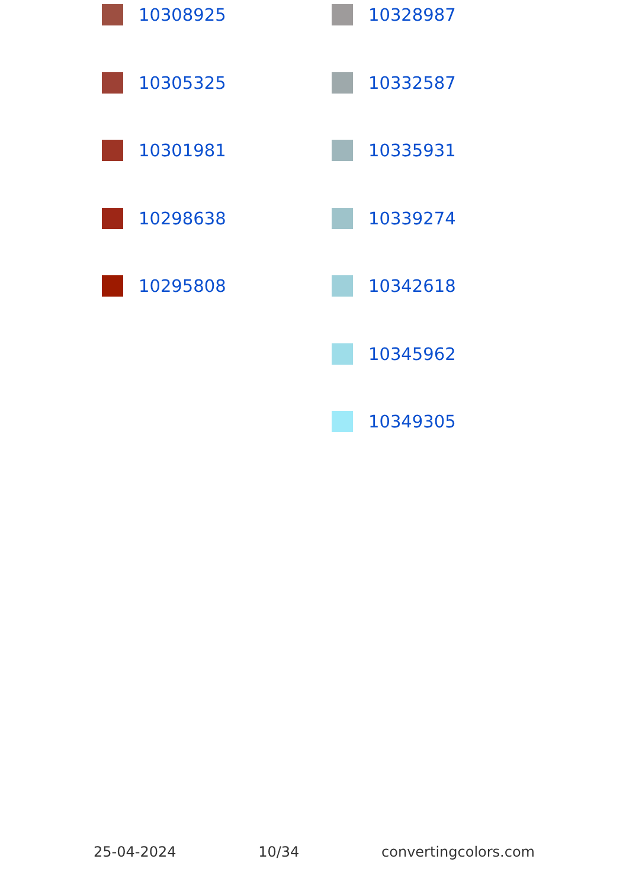10308925
10305325
10301981
10298638
10295808
10328987
10332587
10335931
10339274
10342618
10345962
10349305
25-04-2024 10/34 convertingcolors.com